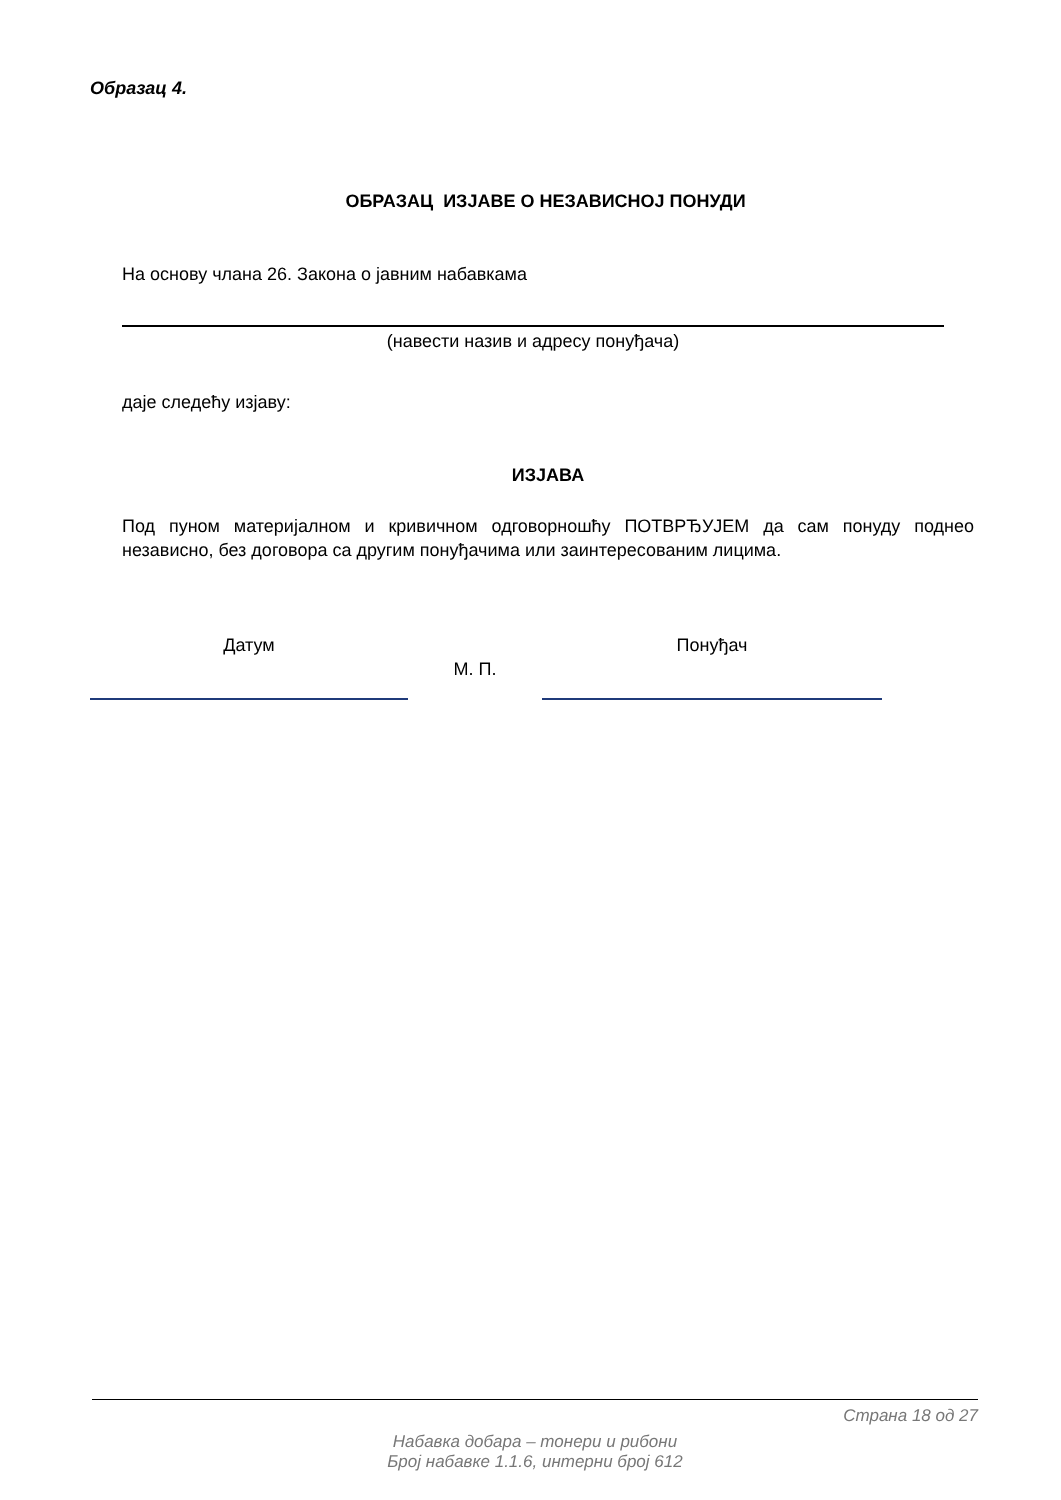Образац 4.
ОБРАЗАЦ ИЗЈАВЕ О НЕЗАВИСНОЈ ПОНУДИ
На основу члана 26. Закона о јавним набавкама
(навести назив и адресу понуђача)
даје следећу изјаву:
ИЗЈАВА
Под пуном материјалном и кривичном одговорношћу ПОТВРЂУЈЕМ да сам понуду поднео независно, без договора са другим понуђачима или заинтересованим лицима.
Датум
М. П.
Понуђач
Страна 18 од 27
Набавка добара – тонери и рибони
Број набавке 1.1.6, интерни број 612